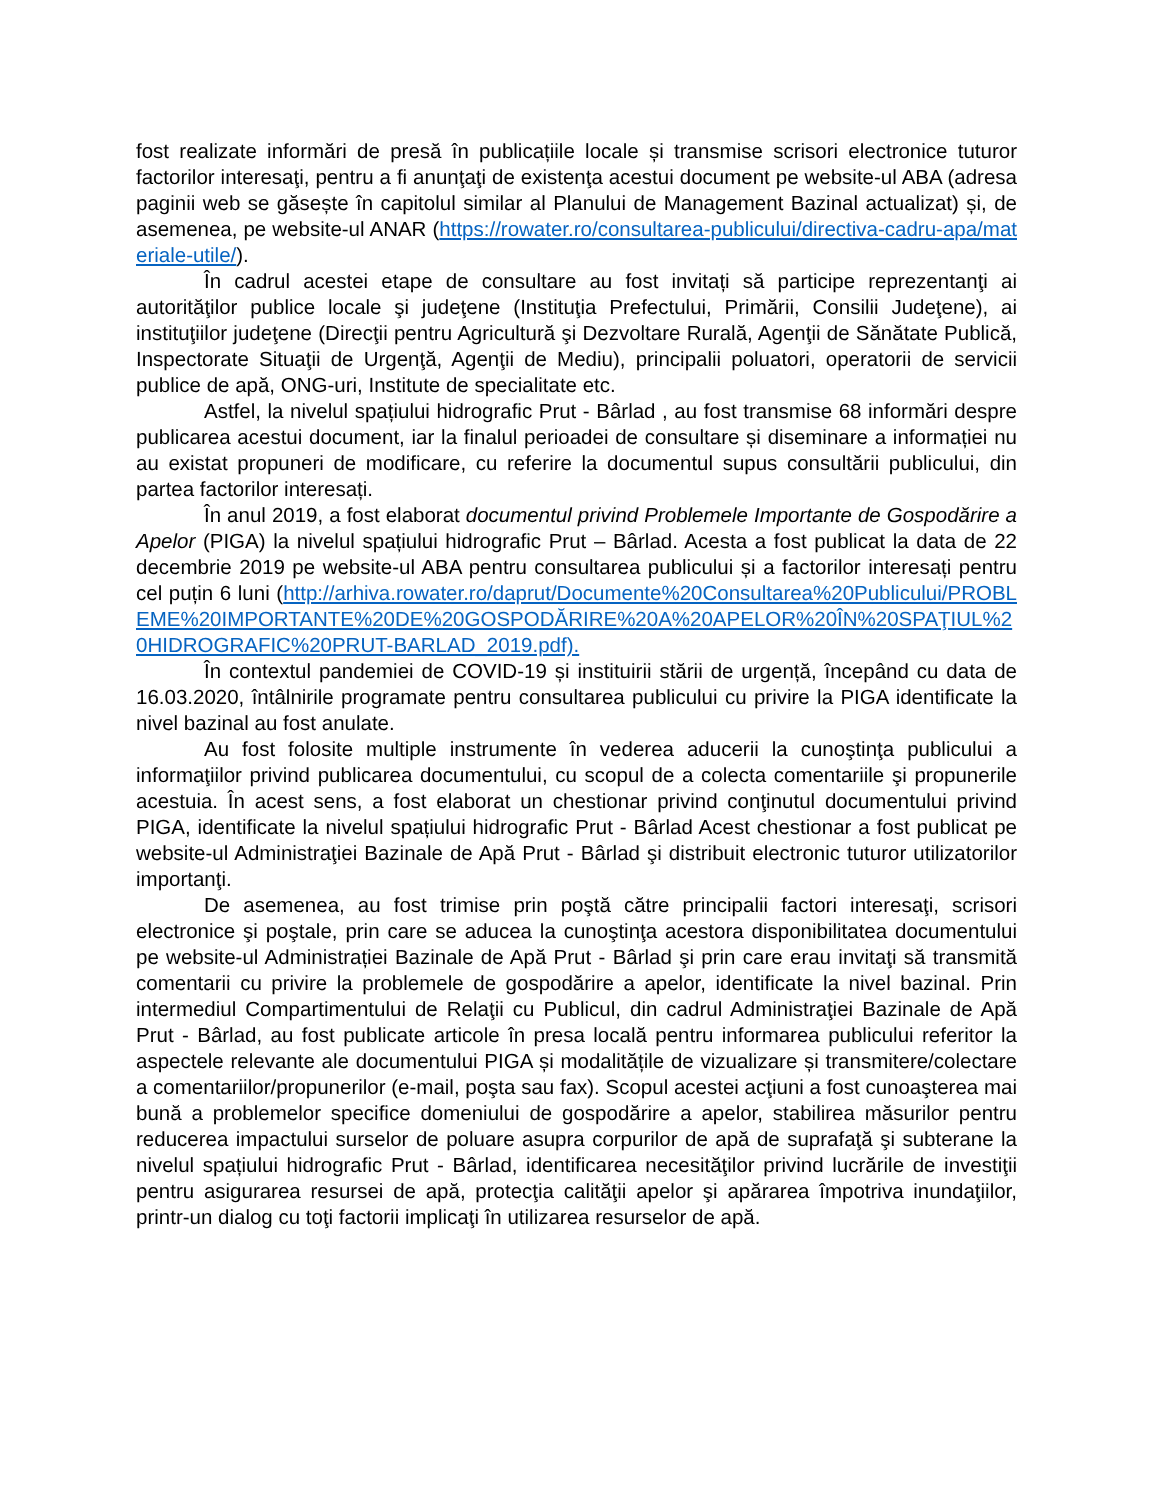fost realizate informări de presă în publicațiile locale și transmise scrisori electronice tuturor factorilor interesaţi, pentru a fi anunţaţi de existenţa acestui document pe website-ul ABA (adresa paginii web se găsește în capitolul similar al Planului de Management Bazinal actualizat) și, de asemenea, pe website-ul ANAR (https://rowater.ro/consultarea-publicului/directiva-cadru-apa/materiale-utile/).
În cadrul acestei etape de consultare au fost invitați să participe reprezentanţi ai autorităţilor publice locale şi judeţene (Instituţia Prefectului, Primării, Consilii Judeţene), ai instituţiilor judeţene (Direcţii pentru Agricultură şi Dezvoltare Rurală, Agenţii de Sănătate Publică, Inspectorate Situaţii de Urgenţă, Agenţii de Mediu), principalii poluatori, operatorii de servicii publice de apă, ONG-uri, Institute de specialitate etc.
Astfel, la nivelul spațiului hidrografic Prut - Bârlad , au fost transmise 68 informări despre publicarea acestui document, iar la finalul perioadei de consultare și diseminare a informației nu au existat propuneri de modificare, cu referire la documentul supus consultării publicului, din partea factorilor interesați.
În anul 2019, a fost elaborat documentul privind Problemele Importante de Gospodărire a Apelor (PIGA) la nivelul spațiului hidrografic Prut – Bârlad. Acesta a fost publicat la data de 22 decembrie 2019 pe website-ul ABA pentru consultarea publicului și a factorilor interesați pentru cel puțin 6 luni (http://arhiva.rowater.ro/daprut/Documente%20Consultarea%20Publicului/PROBLEME%20IMPORTANTE%20DE%20GOSPODĂRIRE%20A%20APELOR%20ÎN%20SPAŢIUL%20HIDROGRAFIC%20PRUT-BARLAD_2019.pdf).
În contextul pandemiei de COVID-19 și instituirii stării de urgență, începând cu data de 16.03.2020, întâlnirile programate pentru consultarea publicului cu privire la PIGA identificate la nivel bazinal au fost anulate.
Au fost folosite multiple instrumente în vederea aducerii la cunoştinţa publicului a informaţiilor privind publicarea documentului, cu scopul de a colecta comentariile şi propunerile acestuia. În acest sens, a fost elaborat un chestionar privind conţinutul documentului privind PIGA, identificate la nivelul spațiului hidrografic Prut - Bârlad Acest chestionar a fost publicat pe website-ul Administraţiei Bazinale de Apă Prut - Bârlad şi distribuit electronic tuturor utilizatorilor importanţi.
De asemenea, au fost trimise prin poştă către principalii factori interesaţi, scrisori electronice şi poştale, prin care se aducea la cunoştinţa acestora disponibilitatea documentului pe website-ul Administrației Bazinale de Apă Prut - Bârlad şi prin care erau invitaţi să transmită comentarii cu privire la problemele de gospodărire a apelor, identificate la nivel bazinal. Prin intermediul Compartimentului de Relaţii cu Publicul, din cadrul Administraţiei Bazinale de Apă Prut - Bârlad, au fost publicate articole în presa locală pentru informarea publicului referitor la aspectele relevante ale documentului PIGA și modalitățile de vizualizare și transmitere/colectare a comentariilor/propunerilor (e-mail, poşta sau fax). Scopul acestei acţiuni a fost cunoaşterea mai bună a problemelor specifice domeniului de gospodărire a apelor, stabilirea măsurilor pentru reducerea impactului surselor de poluare asupra corpurilor de apă de suprafaţă şi subterane la nivelul spațiului hidrografic Prut - Bârlad, identificarea necesităţilor privind lucrările de investiţii pentru asigurarea resursei de apă, protecţia calităţii apelor şi apărarea împotriva inundaţiilor, printr-un dialog cu toţi factorii implicaţi în utilizarea resurselor de apă.